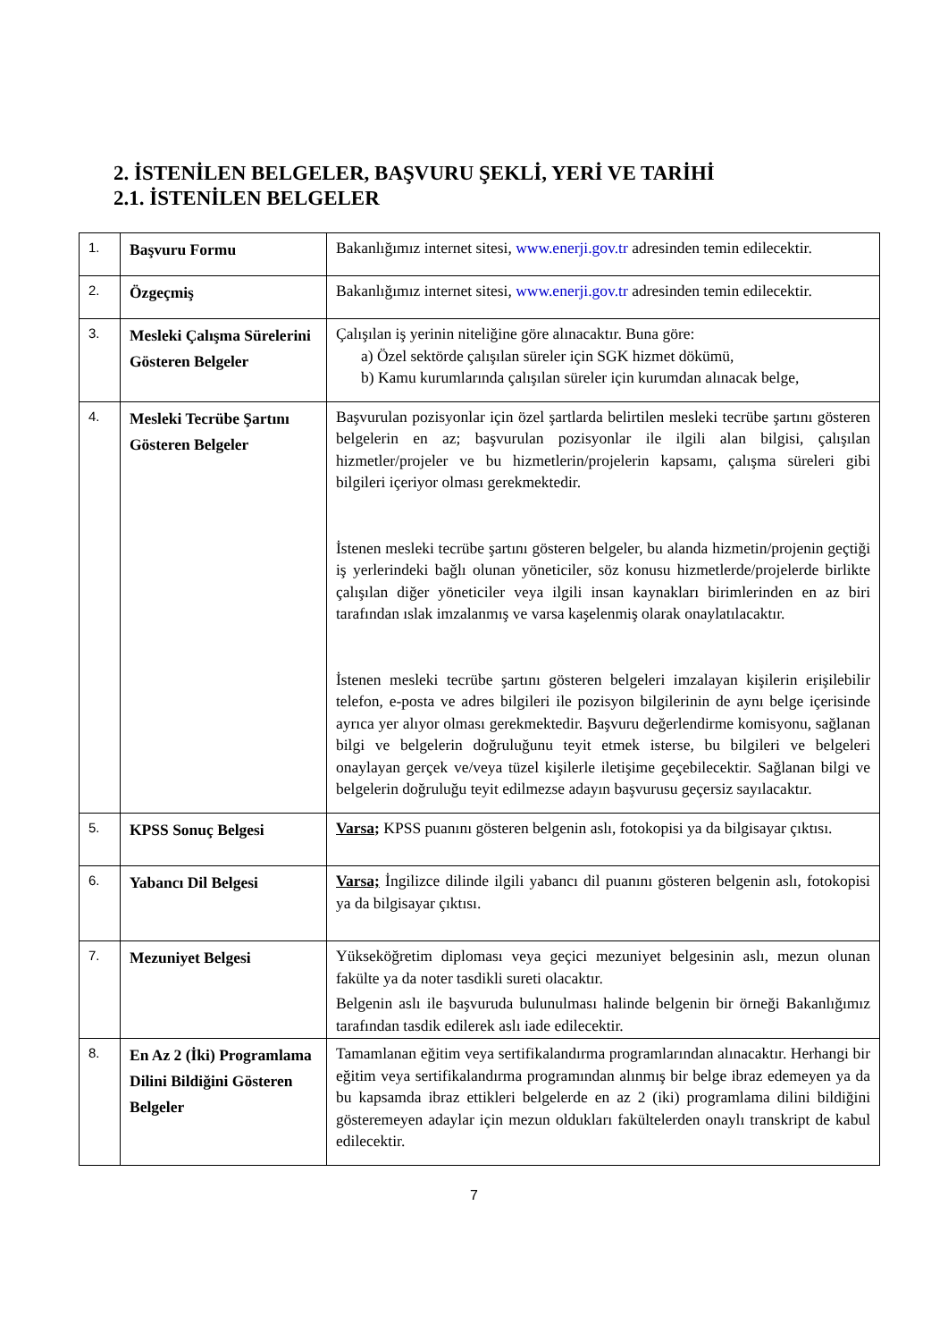2. İSTENİLEN BELGELER, BAŞVURU ŞEKLİ, YERİ VE TARİHİ
2.1. İSTENİLEN BELGELER
| 1. | Başvuru Formu | Bakanlığımız internet sitesi, www.enerji.gov.tr adresinden temin edilecektir. |
| 2. | Özgeçmiş | Bakanlığımız internet sitesi, www.enerji.gov.tr adresinden temin edilecektir. |
| 3. | Mesleki Çalışma Sürelerini Gösteren Belgeler | Çalışılan iş yerinin niteliğine göre alınacaktır. Buna göre: a) Özel sektörde çalışılan süreler için SGK hizmet dökümü, b) Kamu kurumlarında çalışılan süreler için kurumdan alınacak belge, |
| 4. | Mesleki Tecrübe Şartını Gösteren Belgeler | Başvurulan pozisyonlar için özel şartlarda belirtilen mesleki tecrübe şartını gösteren belgelerin en az; başvurulan pozisyonlar ile ilgili alan bilgisi, çalışılan hizmetler/projeler ve bu hizmetlerin/projelerin kapsamı, çalışma süreleri gibi bilgileri içeriyor olması gerekmektedir. İstenen mesleki tecrübe şartını gösteren belgeler, bu alanda hizmetin/projenin geçtiği iş yerlerindeki bağlı olunan yöneticiler, söz konusu hizmetlerde/projelerde birlikte çalışılan diğer yöneticiler veya ilgili insan kaynakları birimlerinden en az biri tarafından ıslak imzalanmış ve varsa kaşelenmiş olarak onaylatılacaktır. İstenen mesleki tecrübe şartını gösteren belgeleri imzalayan kişilerin erişilebilir telefon, e-posta ve adres bilgileri ile pozisyon bilgilerinin de aynı belge içerisinde ayrıca yer alıyor olması gerekmektedir. Başvuru değerlendirme komisyonu, sağlanan bilgi ve belgelerin doğruluğunu teyit etmek isterse, bu bilgileri ve belgeleri onaylayan gerçek ve/veya tüzel kişilerle iletişime geçebilecektir. Sağlanan bilgi ve belgelerin doğruluğu teyit edilmezse adayın başvurusu geçersiz sayılacaktır. |
| 5. | KPSS Sonuç Belgesi | Varsa; KPSS puanını gösteren belgenin aslı, fotokopisi ya da bilgisayar çıktısı. |
| 6. | Yabancı Dil Belgesi | Varsa; İngilizce dilinde ilgili yabancı dil puanını gösteren belgenin aslı, fotokopisi ya da bilgisayar çıktısı. |
| 7. | Mezuniyet Belgesi | Yükseköğretim diploması veya geçici mezuniyet belgesinin aslı, mezun olunan fakülte ya da noter tasdikli sureti olacaktır. Belgenin aslı ile başvuruda bulunulması halinde belgenin bir örneği Bakanlığımız tarafından tasdik edilerek aslı iade edilecektir. |
| 8. | En Az 2 (İki) Programlama Dilini Bildiğini Gösteren Belgeler | Tamamlanan eğitim veya sertifikalandırma programlarından alınacaktır. Herhangi bir eğitim veya sertifikalandırma programından alınmış bir belge ibraz edemeyen ya da bu kapsamda ibraz ettikleri belgelerde en az 2 (iki) programlama dilini bildiğini gösteremeyen adaylar için mezun oldukları fakültelerden onaylı transkript de kabul edilecektir. |
7